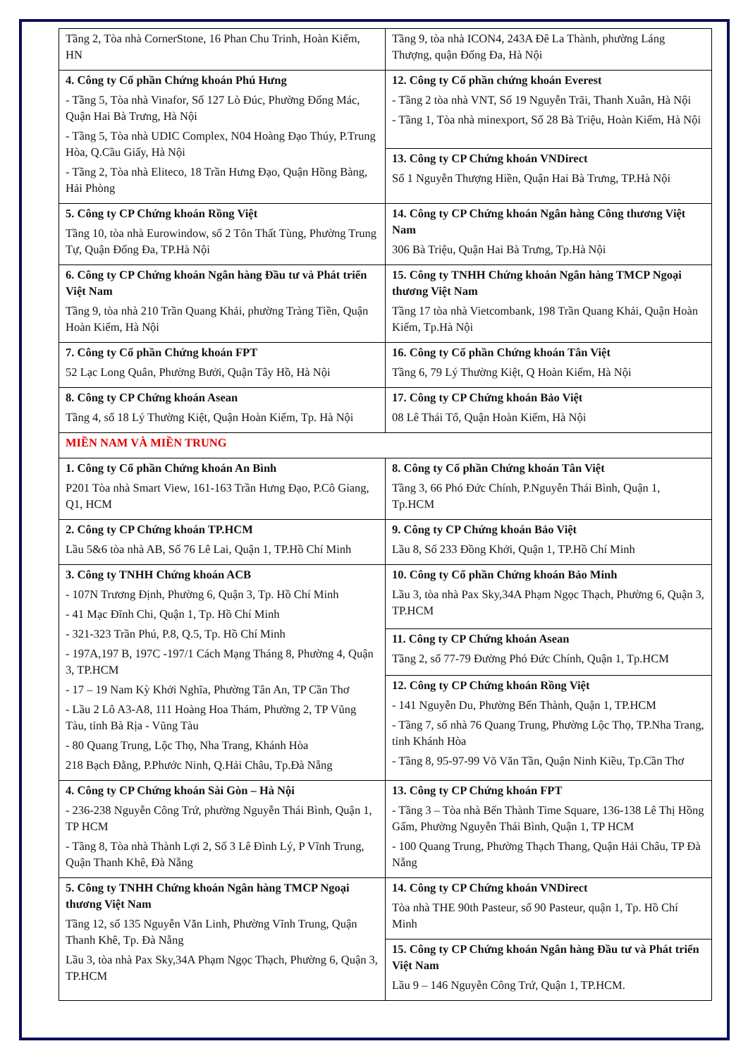| Tầng 2, Tòa nhà CornerStone, 16 Phan Chu Trinh, Hoàn Kiếm, HN | Tầng 9, tòa nhà ICON4, 243A Đê La Thành, phường Láng Thượng, quận Đống Đa, Hà Nội |
| 4. Công ty Cổ phần Chứng khoán Phú Hưng - Tầng 5, Tòa nhà Vinafor, Số 127 Lò Đúc, Phường Đống Mác, Quận Hai Bà Trưng, Hà Nội - Tầng 5, Tòa nhà UDIC Complex, N04 Hoàng Đạo Thúy, P.Trung Hòa, Q.Cầu Giấy, Hà Nội - Tầng 2, Tòa nhà Eliteco, 18 Trần Hưng Đạo, Quận Hồng Bàng, Hải Phòng | 12. Công ty Cổ phần chứng khoán Everest - Tầng 2 tòa nhà VNT, Số 19 Nguyễn Trãi, Thanh Xuân, Hà Nội - Tầng 1, Tòa nhà minexport, Số 28 Bà Triệu, Hoàn Kiếm, Hà Nội |
| | 13. Công ty CP Chứng khoán VNDirect Số 1 Nguyễn Thượng Hiền, Quận Hai Bà Trưng, TP.Hà Nội |
| 5. Công ty CP Chứng khoán Rồng Việt Tầng 10, tòa nhà Eurowindow, số 2 Tôn Thất Tùng, Phường Trung Tự, Quận Đống Đa, TP.Hà Nội | 14. Công ty CP Chứng khoán Ngân hàng Công thương Việt Nam 306 Bà Triệu, Quận Hai Bà Trưng, Tp.Hà Nội |
| 6. Công ty CP Chứng khoán Ngân hàng Đầu tư và Phát triển Việt Nam Tầng 9, tòa nhà 210 Trần Quang Khải, phường Tràng Tiền, Quận Hoàn Kiếm, Hà Nội | 15. Công ty TNHH Chứng khoán Ngân hàng TMCP Ngoại thương Việt Nam Tầng 17 tòa nhà Vietcombank, 198 Trần Quang Khải, Quận Hoàn Kiếm, Tp.Hà Nội |
| 7. Công ty Cổ phần Chứng khoán FPT 52 Lạc Long Quân, Phường Bưởi, Quận Tây Hồ, Hà Nội | 16. Công ty Cổ phần Chứng khoán Tân Việt Tầng 6, 79 Lý Thường Kiệt, Q Hoàn Kiếm, Hà Nội |
| 8. Công ty CP Chứng khoán Asean Tầng 4, số 18 Lý Thường Kiệt, Quận Hoàn Kiếm, Tp. Hà Nội | 17. Công ty CP Chứng khoán Bảo Việt 08 Lê Thái Tổ, Quận Hoàn Kiếm, Hà Nội |
| MIỀN NAM VÀ MIỀN TRUNG | |
| 1. Công ty Cổ phần Chứng khoán An Bình P201 Tòa nhà Smart View, 161-163 Trần Hưng Đạo, P.Cô Giang, Q1, HCM | 8. Công ty Cổ phần Chứng khoán Tân Việt Tầng 3, 66 Phó Đức Chính, P.Nguyễn Thái Bình, Quận 1, Tp.HCM |
| 2. Công ty CP Chứng khoán TP.HCM Lầu 5&6 tòa nhà AB, Số 76 Lê Lai, Quận 1, TP.Hồ Chí Minh | 9. Công ty CP Chứng khoán Bảo Việt Lầu 8, Số 233 Đồng Khởi, Quận 1, TP.Hồ Chí Minh |
| 3. Công ty TNHH Chứng khoán ACB - 107N Trương Định, Phường 6, Quận 3, Tp. Hồ Chí Minh - 41 Mạc Đĩnh Chi, Quận 1, Tp. Hồ Chí Minh - 321-323 Trần Phú, P.8, Q.5, Tp. Hồ Chí Minh - 197A,197 B, 197C -197/1 Cách Mạng Tháng 8, Phường 4, Quận 3, TP.HCM - 17 – 19 Nam Kỳ Khởi Nghĩa, Phường Tân An, TP Cần Thơ - Lầu 2 Lô A3-A8, 111 Hoàng Hoa Thám, Phường 2, TP Vũng Tàu, tỉnh Bà Rịa - Vũng Tàu - 80 Quang Trung, Lộc Thọ, Nha Trang, Khánh Hòa 218 Bạch Đằng, P.Phước Ninh, Q.Hải Châu, Tp.Đà Nẵng | 10. Công ty Cổ phần Chứng khoán Bảo Minh Lầu 3, tòa nhà Pax Sky,34A Phạm Ngọc Thạch, Phường 6, Quận 3, TP.HCM |
| | 11. Công ty CP Chứng khoán Asean Tầng 2, số 77-79 Đường Phó Đức Chính, Quận 1, Tp.HCM |
| | 12. Công ty CP Chứng khoán Rồng Việt - 141 Nguyễn Du, Phường Bến Thành, Quận 1, TP.HCM - Tầng 7, số nhà 76 Quang Trung, Phường Lộc Thọ, TP.Nha Trang, tỉnh Khánh Hòa - Tầng 8, 95-97-99 Võ Văn Tần, Quận Ninh Kiều, Tp.Cần Thơ |
| 4. Công ty CP Chứng khoán Sài Gòn – Hà Nội - 236-238 Nguyễn Công Trứ, phường Nguyễn Thái Bình, Quận 1, TP HCM - Tầng 8, Tòa nhà Thành Lợi 2, Số 3 Lê Đình Lý, P Vĩnh Trung, Quận Thanh Khê, Đà Nẵng | 13. Công ty CP Chứng khoán FPT - Tầng 3 – Tòa nhà Bến Thành Time Square, 136-138 Lê Thị Hồng Gấm, Phường Nguyễn Thái Bình, Quận 1, TP HCM - 100 Quang Trung, Phường Thạch Thang, Quận Hải Châu, TP Đà Nẵng |
| 5. Công ty TNHH Chứng khoán Ngân hàng TMCP Ngoại thương Việt Nam Tầng 12, số 135 Nguyễn Văn Linh, Phường Vĩnh Trung, Quận Thanh Khê, Tp. Đà Nẵng Lầu 3, tòa nhà Pax Sky,34A Phạm Ngọc Thạch, Phường 6, Quận 3, TP.HCM | 14. Công ty CP Chứng khoán VNDirect Tòa nhà THE 90th Pasteur, số 90 Pasteur, quận 1, Tp. Hồ Chí Minh |
| | 15. Công ty CP Chứng khoán Ngân hàng Đầu tư và Phát triển Việt Nam Lầu 9 – 146 Nguyễn Công Trứ, Quận 1, TP.HCM. |